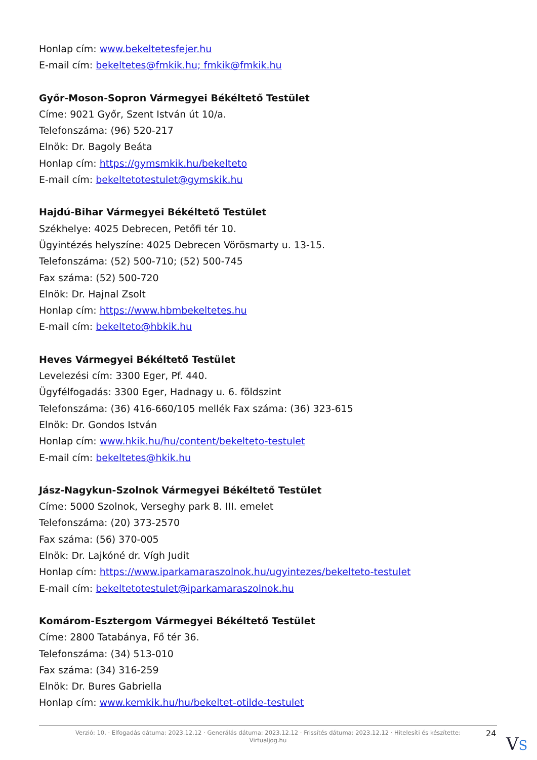Honlap cím: www.bekeltetesfejer.hu
E-mail cím: bekeltetes@fmkik.hu; fmkik@fmkik.hu
Győr-Moson-Sopron Vármegyei Békéltető Testület
Címe: 9021 Győr, Szent István út 10/a.
Telefonszáma: (96) 520-217
Elnök: Dr. Bagoly Beáta
Honlap cím: https://gymsmkik.hu/bekelteto
E-mail cím: bekeltetotestulet@gymskik.hu
Hajdú-Bihar Vármegyei Békéltető Testület
Székhelye: 4025 Debrecen, Petőfi tér 10.
Ügyintézés helyszíne: 4025 Debrecen Vörösmarty u. 13-15.
Telefonszáma: (52) 500-710; (52) 500-745
Fax száma: (52) 500-720
Elnök: Dr. Hajnal Zsolt
Honlap cím: https://www.hbmbekeltetes.hu
E-mail cím: bekelteto@hbkik.hu
Heves Vármegyei Békéltető Testület
Levelezési cím: 3300 Eger, Pf. 440.
Ügyfélfogadás: 3300 Eger, Hadnagy u. 6. földszint
Telefonszáma: (36) 416-660/105 mellék Fax száma: (36) 323-615
Elnök: Dr. Gondos István
Honlap cím: www.hkik.hu/hu/content/bekelteto-testulet
E-mail cím: bekeltetes@hkik.hu
Jász-Nagykun-Szolnok Vármegyei Békéltető Testület
Címe: 5000 Szolnok, Verseghy park 8. III. emelet
Telefonszáma: (20) 373-2570
Fax száma: (56) 370-005
Elnök: Dr. Lajkóné dr. Vígh Judit
Honlap cím: https://www.iparkamaraszolnok.hu/ugyintezes/bekelteto-testulet
E-mail cím: bekeltetotestulet@iparkamaraszolnok.hu
Komárom-Esztergom Vármegyei Békéltető Testület
Címe: 2800 Tatabánya, Fő tér 36.
Telefonszáma: (34) 513-010
Fax száma: (34) 316-259
Elnök: Dr. Bures Gabriella
Honlap cím: www.kemkik.hu/hu/bekeltet-otilde-testulet
Verzió: 10. · Elfogadás dátuma: 2023.12.12 · Generálás dátuma: 2023.12.12 · Frissítés dátuma: 2023.12.12 · Hitelesíti és készítette:
Virtualjog.hu
24
VS